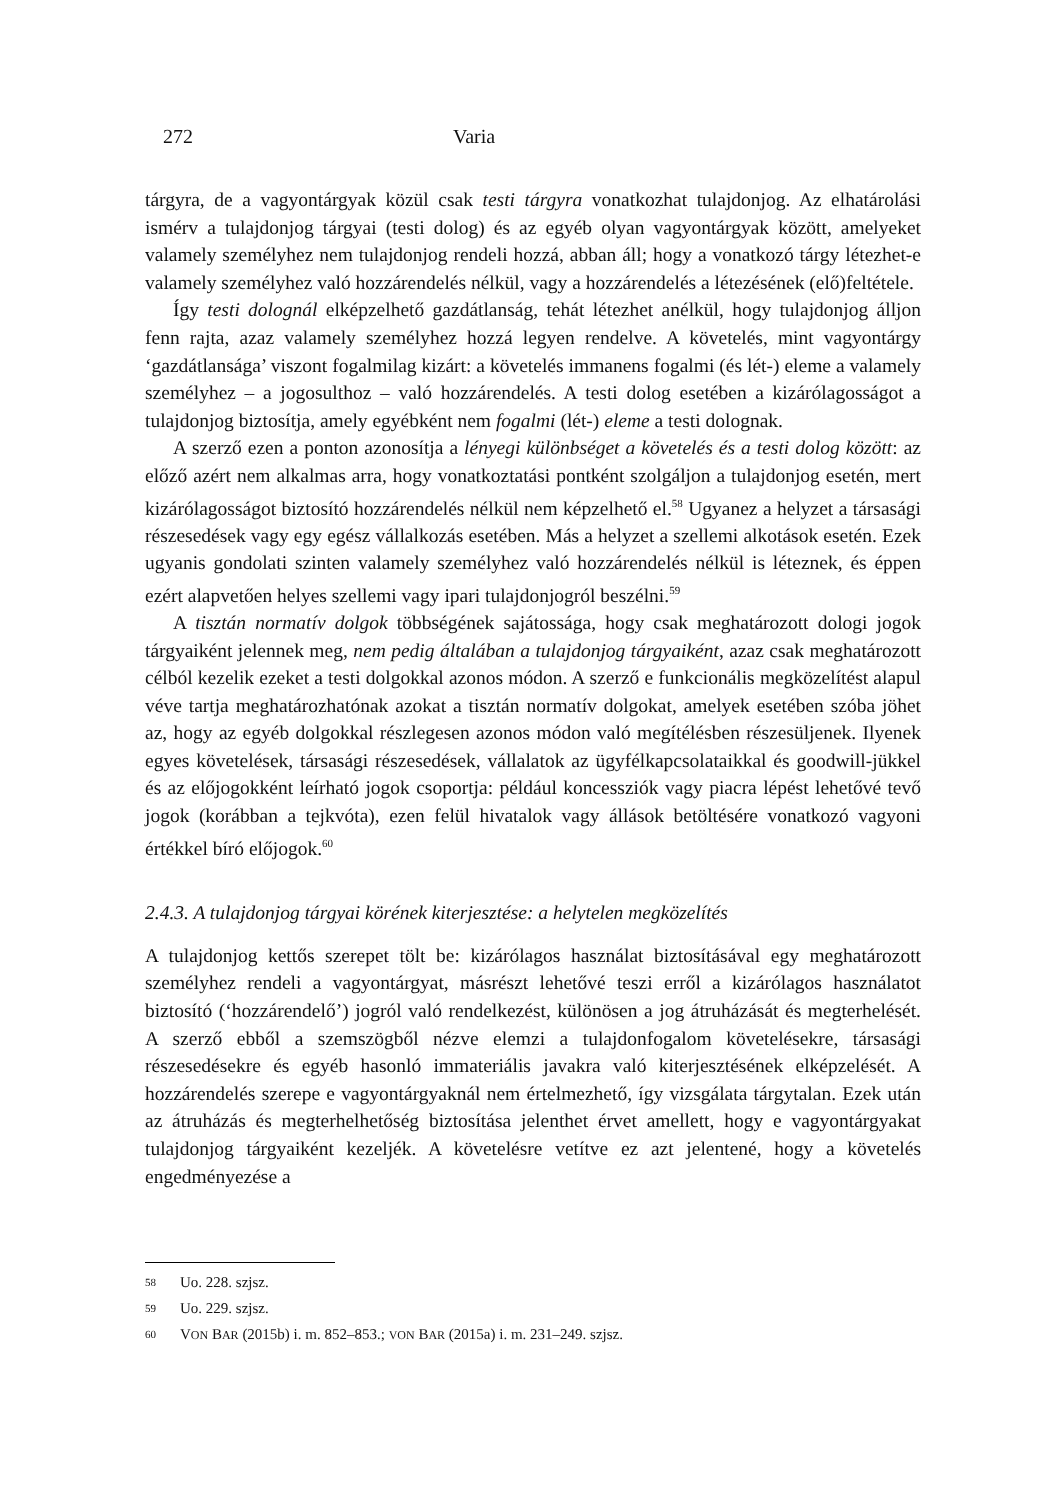272 Varia
tárgyra, de a vagyontárgyak közül csak testi tárgyra vonatkozhat tulajdonjog. Az elhatárolási ismérv a tulajdonjog tárgyai (testi dolog) és az egyéb olyan vagyontárgyak között, amelyeket valamely személyhez nem tulajdonjog rendeli hozzá, abban áll; hogy a vonatkozó tárgy létezhet-e valamely személyhez való hozzárendelés nélkül, vagy a hozzárendelés a létezésének (elő)feltétele.
Így testi dolognál elképzelhető gazdátlanság, tehát létezhet anélkül, hogy tulajdonjog álljon fenn rajta, azaz valamely személyhez hozzá legyen rendelve. A követelés, mint vagyontárgy ‘gazdátlansága’ viszont fogalmilag kizárt: a követelés immanens fogalmi (és lét-) eleme a valamely személyhez – a jogosulthoz – való hozzárendelés. A testi dolog esetében a kizárólagosságot a tulajdonjog biztosítja, amely egyébként nem fogalmi (lét-) eleme a testi dolognak.
A szerző ezen a ponton azonosítja a lényegi különbséget a követelés és a testi dolog között: az előző azért nem alkalmas arra, hogy vonatkoztatási pontként szolgáljon a tulajdonjog esetén, mert kizárólagosságot biztosító hozzárendelés nélkül nem képzelhető el.<sup>58</sup> Ugyanez a helyzet a társasági részesedések vagy egy egész vállalkozás esetében. Más a helyzet a szellemi alkotások esetén. Ezek ugyanis gondolati szinten valamely személyhez való hozzárendelés nélkül is léteznek, és éppen ezért alapvetően helyes szellemi vagy ipari tulajdonjogról beszélni.<sup>59</sup>
A tisztán normatív dolgok többségének sajátossága, hogy csak meghatározott dologi jogok tárgyaiként jelennek meg, nem pedig általában a tulajdonjog tárgyaiként, azaz csak meghatározott célból kezelik ezeket a testi dolgokkal azonos módon. A szerző e funkcionális megközelítést alapul véve tartja meghatározhatónak azokat a tisztán normatív dolgokat, amelyek esetében szóba jöhet az, hogy az egyéb dolgokkal részlegesen azonos módon való megítélésben részesüljenek. Ilyenek egyes követelések, társasági részesedések, vállalatok az ügyfélkapcsolataikkal és goodwill-jükkel és az előjogokként leírható jogok csoportja: például koncessziók vagy piacra lépést lehetővé tevő jogok (korábban a tejkvóta), ezen felül hivatalok vagy állások betöltésére vonatkozó vagyoni értékkel bíró előjogok.<sup>60</sup>
2.4.3. A tulajdonjog tárgyai körének kiterjesztése: a helytelen megközelítés
A tulajdonjog kettős szerepet tölt be: kizárólagos használat biztosításával egy meghatározott személyhez rendeli a vagyontárgyat, másrészt lehetővé teszi erről a kizárólagos használatot biztosító (‘hozzárendelő’) jogról való rendelkezést, különösen a jog átruházását és megterhelését. A szerző ebből a szemszögből nézve elemzi a tulajdonfogalom követelésekre, társasági részesedésekre és egyéb hasonló immateriális javakra való kiterjesztésének elképzelését. A hozzárendelés szerepe e vagyontárgyaknál nem értelmezhető, így vizsgálata tárgytalan. Ezek után az átruházás és megterhelhetőség biztosítása jelenthet érvet amellett, hogy e vagyontárgyakat tulajdonjog tárgyaiként kezeljék. A követelésre vetítve ez azt jelentené, hogy a követelés engedményezése a
58 Uo. 228. szjsz.
59 Uo. 229. szjsz.
60 VON BAR (2015b) i. m. 852–853.; VON BAR (2015a) i. m. 231–249. szjsz.